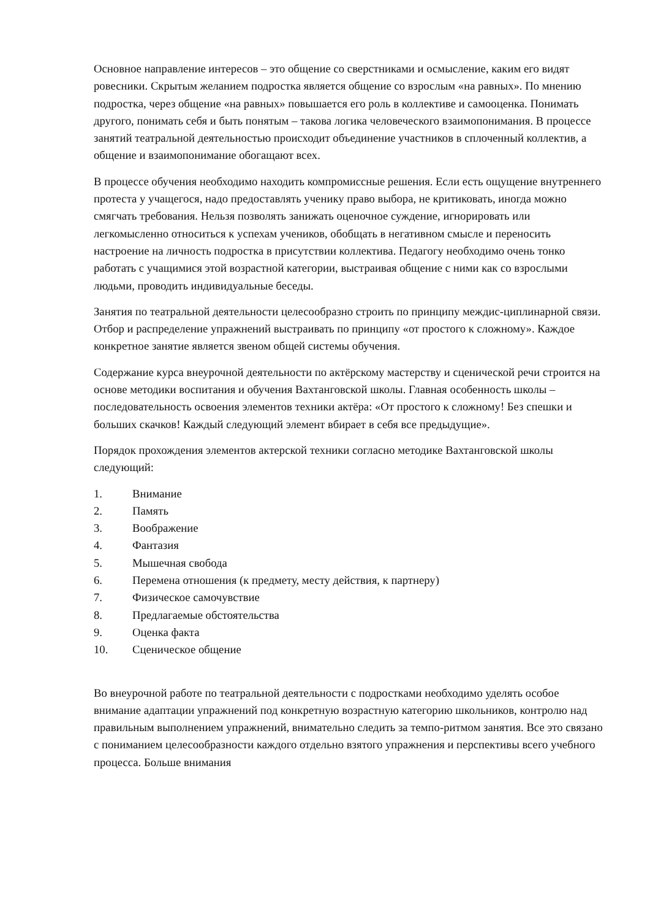Основное направление интересов – это общение со сверстниками и осмысление, каким его видят ровесники. Скрытым желанием подростка является общение со взрослым «на равных». По мнению подростка, через общение «на равных» повышается его роль в коллективе и самооценка. Понимать другого, понимать себя и быть понятым – такова логика человеческого взаимопонимания. В процессе занятий театральной деятельностью происходит объединение участников в сплоченный коллектив, а общение и взаимопонимание обогащают всех.
В процессе обучения необходимо находить компромиссные решения. Если есть ощущение внутреннего протеста у учащегося, надо предоставлять ученику право выбора, не критиковать, иногда можно смягчать требования. Нельзя позволять занижать оценочное суждение, игнорировать или легкомысленно относиться к успехам учеников, обобщать в негативном смысле и переносить настроение на личность подростка в присутствии коллектива. Педагогу необходимо очень тонко работать с учащимися этой возрастной категории, выстраивая общение с ними как со взрослыми людьми, проводить индивидуальные беседы.
Занятия по театральной деятельности целесообразно строить по принципу междис-циплинарной связи. Отбор и распределение упражнений выстраивать по принципу «от простого к сложному». Каждое конкретное занятие является звеном общей системы обучения.
Содержание курса внеурочной деятельности по актёрскому мастерству и сценической речи строится на основе методики воспитания и обучения Вахтанговской школы. Главная особенность школы – последовательность освоения элементов техники актёра: «От простого к сложному! Без спешки и больших скачков! Каждый следующий элемент вбирает в себя все предыдущие».
Порядок прохождения элементов актерской техники согласно методике Вахтанговской школы следующий:
1. Внимание
2. Память
3. Воображение
4. Фантазия
5. Мышечная свобода
6. Перемена отношения (к предмету, месту действия, к партнеру)
7. Физическое самочувствие
8. Предлагаемые обстоятельства
9. Оценка факта
10. Сценическое общение
Во внеурочной работе по театральной деятельности с подростками необходимо уделять особое внимание адаптации упражнений под конкретную возрастную категорию школьников, контролю над правильным выполнением упражнений, внимательно следить за темпо-ритмом занятия. Все это связано с пониманием целесообразности каждого отдельно взятого упражнения и перспективы всего учебного процесса. Больше внимания